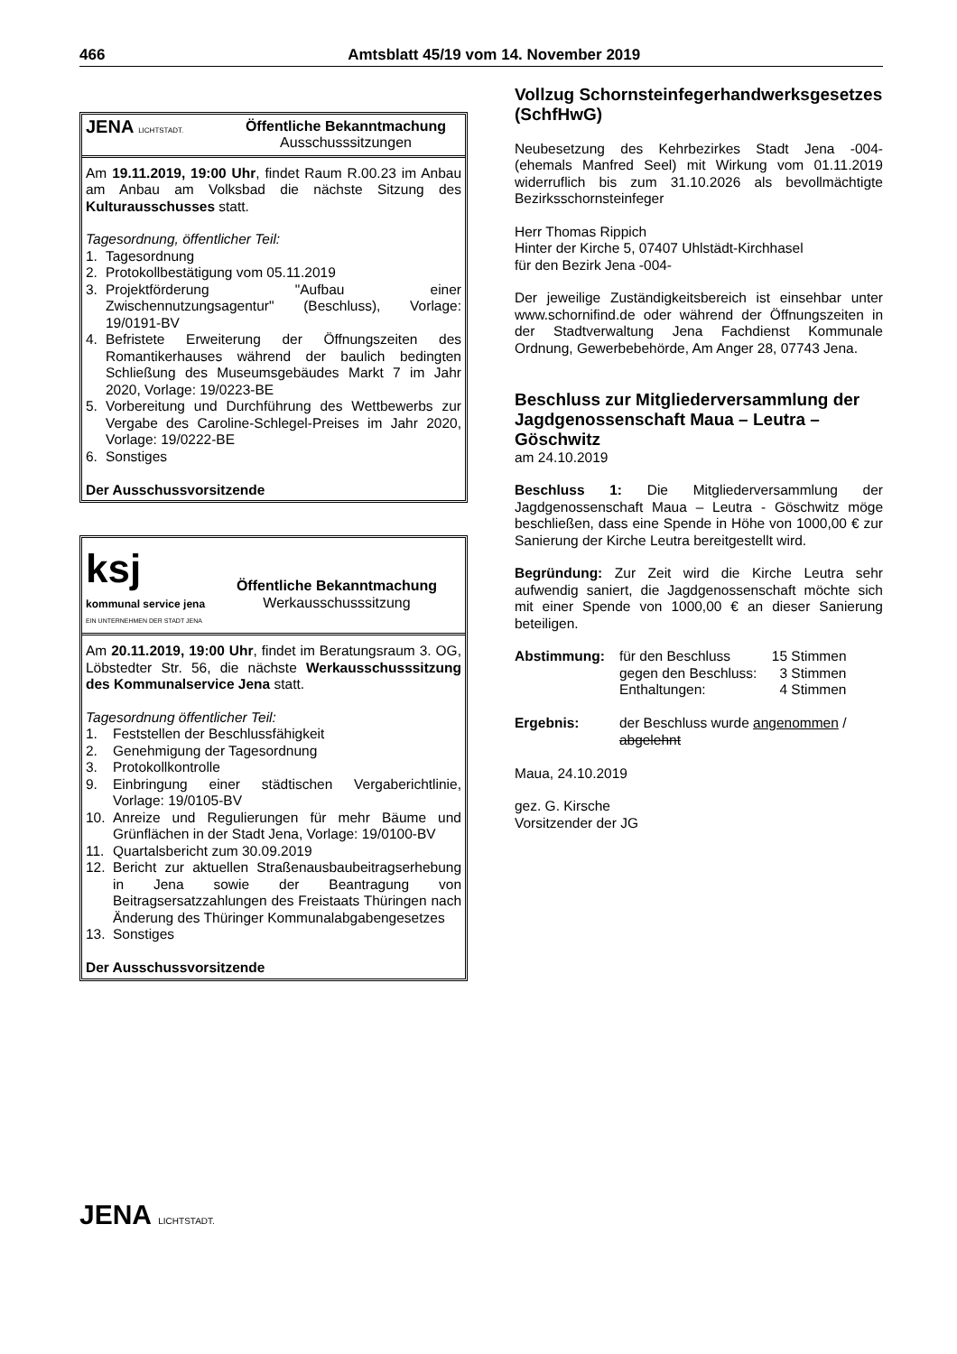466 Amtsblatt 45/19 vom 14. November 2019
JENA LICHTSTADT.
Öffentliche Bekanntmachung
Ausschusssitzungen
Am 19.11.2019, 19:00 Uhr, findet Raum R.00.23 im Anbau am Anbau am Volksbad die nächste Sitzung des Kulturausschusses statt.
Tagesordnung, öffentlicher Teil:
1. Tagesordnung
2. Protokollbestätigung vom 05.11.2019
3. Projektförderung "Aufbau einer Zwischennutzungsagentur" (Beschluss), Vorlage: 19/0191-BV
4. Befristete Erweiterung der Öffnungszeiten des Romantikerhauses während der baulich bedingten Schließung des Museumsgebäudes Markt 7 im Jahr 2020, Vorlage: 19/0223-BE
5. Vorbereitung und Durchführung des Wettbewerbs zur Vergabe des Caroline-Schlegel-Preises im Jahr 2020, Vorlage: 19/0222-BE
6. Sonstiges
Der Ausschussvorsitzende
ksj
kommunal service jena
EIN UNTERNEHMEN DER STADT JENA
Öffentliche Bekanntmachung
Werkausschusssitzung
Am 20.11.2019, 19:00 Uhr, findet im Beratungsraum 3. OG, Löbstedter Str. 56, die nächste Werkausschusssitzung des Kommunalservice Jena statt.
Tagesordnung öffentlicher Teil:
1. Feststellen der Beschlussfähigkeit
2. Genehmigung der Tagesordnung
3. Protokollkontrolle
9. Einbringung einer städtischen Vergaberichtlinie, Vorlage: 19/0105-BV
10. Anreize und Regulierungen für mehr Bäume und Grünflächen in der Stadt Jena, Vorlage: 19/0100-BV
11. Quartalsbericht zum 30.09.2019
12. Bericht zur aktuellen Straßenausbaubeitragserhebung in Jena sowie der Beantragung von Beitragsersatzzahlungen des Freistaats Thüringen nach Änderung des Thüringer Kommunalabgabengesetzes
13. Sonstiges
Der Ausschussvorsitzende
JENA LICHTSTADT.
Vollzug Schornsteinfegerhandwerksgesetzes (SchfHwG)
Neubesetzung des Kehrbezirkes Stadt Jena -004- (ehemals Manfred Seel) mit Wirkung vom 01.11.2019 widerruflich bis zum 31.10.2026 als bevollmächtigte Bezirksschornsteinfeger
Herr Thomas Rippich
Hinter der Kirche 5, 07407 Uhlstädt-Kirchhasel
für den Bezirk Jena -004-
Der jeweilige Zuständigkeitsbereich ist einsehbar unter www.schornifind.de oder während der Öffnungszeiten in der Stadtverwaltung Jena Fachdienst Kommunale Ordnung, Gewerbebehörde, Am Anger 28, 07743 Jena.
Beschluss zur Mitgliederversammlung der Jagdgenossenschaft Maua – Leutra – Göschwitz
am 24.10.2019
Beschluss 1: Die Mitgliederversammlung der Jagdgenossenschaft Maua – Leutra - Göschwitz möge beschließen, dass eine Spende in Höhe von 1000,00 € zur Sanierung der Kirche Leutra bereitgestellt wird.
Begründung: Zur Zeit wird die Kirche Leutra sehr aufwendig saniert, die Jagdgenossenschaft möchte sich mit einer Spende von 1000,00 € an dieser Sanierung beteiligen.
| Abstimmung: | für den Beschluss | 15 Stimmen |
| | gegen den Beschluss: | 3 Stimmen |
| | Enthaltungen: | 4 Stimmen |
| Ergebnis: | der Beschluss wurde angenommen / abgelehnt | |
Maua, 24.10.2019
gez. G. Kirsche
Vorsitzender der JG